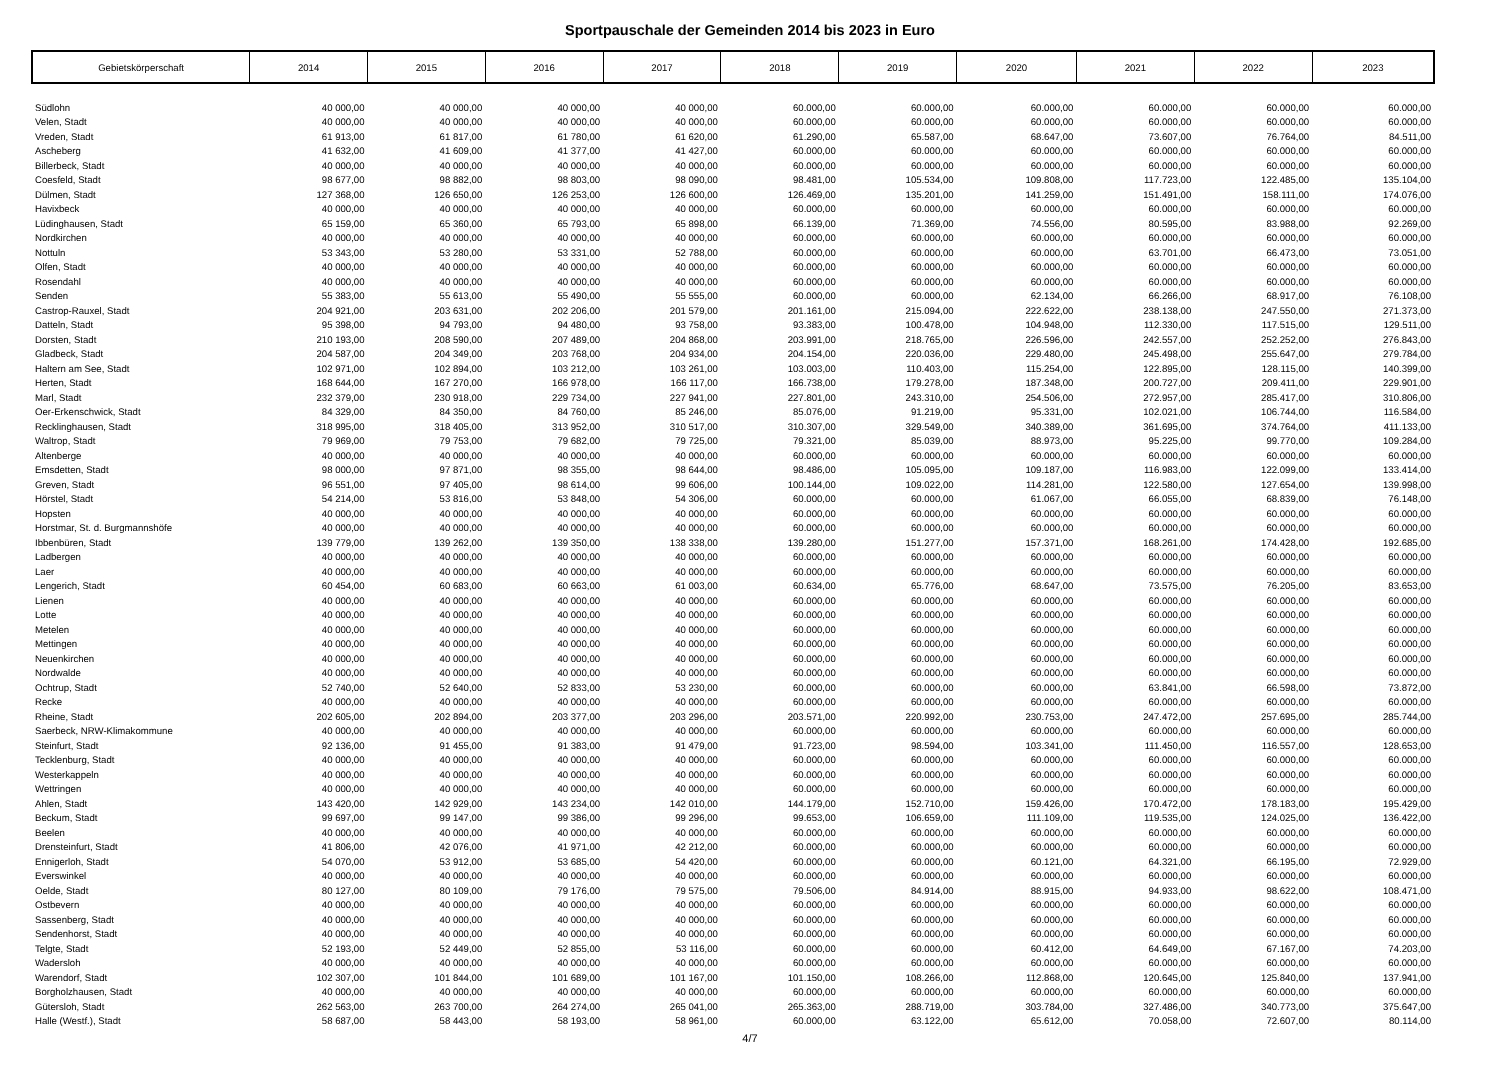Sportpauschale der Gemeinden 2014 bis 2023 in Euro
| Gebietskörperschaft | 2014 | 2015 | 2016 | 2017 | 2018 | 2019 | 2020 | 2021 | 2022 | 2023 |
| --- | --- | --- | --- | --- | --- | --- | --- | --- | --- | --- |
| Südlohn | 40 000,00 | 40 000,00 | 40 000,00 | 40 000,00 | 60.000,00 | 60.000,00 | 60.000,00 | 60.000,00 | 60.000,00 | 60.000,00 |
| Velen, Stadt | 40 000,00 | 40 000,00 | 40 000,00 | 40 000,00 | 60.000,00 | 60.000,00 | 60.000,00 | 60.000,00 | 60.000,00 | 60.000,00 |
| Vreden, Stadt | 61 913,00 | 61 817,00 | 61 780,00 | 61 620,00 | 61.290,00 | 65.587,00 | 68.647,00 | 73.607,00 | 76.764,00 | 84.511,00 |
| Ascheberg | 41 632,00 | 41 609,00 | 41 377,00 | 41 427,00 | 60.000,00 | 60.000,00 | 60.000,00 | 60.000,00 | 60.000,00 | 60.000,00 |
| Billerbeck, Stadt | 40 000,00 | 40 000,00 | 40 000,00 | 40 000,00 | 60.000,00 | 60.000,00 | 60.000,00 | 60.000,00 | 60.000,00 | 60.000,00 |
| Coesfeld, Stadt | 98 677,00 | 98 882,00 | 98 803,00 | 98 090,00 | 98.481,00 | 105.534,00 | 109.808,00 | 117.723,00 | 122.485,00 | 135.104,00 |
| Dülmen, Stadt | 127 368,00 | 126 650,00 | 126 253,00 | 126 600,00 | 126.469,00 | 135.201,00 | 141.259,00 | 151.491,00 | 158.111,00 | 174.076,00 |
| Havixbeck | 40 000,00 | 40 000,00 | 40 000,00 | 40 000,00 | 60.000,00 | 60.000,00 | 60.000,00 | 60.000,00 | 60.000,00 | 60.000,00 |
| Lüdinghausen, Stadt | 65 159,00 | 65 360,00 | 65 793,00 | 65 898,00 | 66.139,00 | 71.369,00 | 74.556,00 | 80.595,00 | 83.988,00 | 92.269,00 |
| Nordkirchen | 40 000,00 | 40 000,00 | 40 000,00 | 40 000,00 | 60.000,00 | 60.000,00 | 60.000,00 | 60.000,00 | 60.000,00 | 60.000,00 |
| Nottuln | 53 343,00 | 53 280,00 | 53 331,00 | 52 788,00 | 60.000,00 | 60.000,00 | 60.000,00 | 63.701,00 | 66.473,00 | 73.051,00 |
| Olfen, Stadt | 40 000,00 | 40 000,00 | 40 000,00 | 40 000,00 | 60.000,00 | 60.000,00 | 60.000,00 | 60.000,00 | 60.000,00 | 60.000,00 |
| Rosendahl | 40 000,00 | 40 000,00 | 40 000,00 | 40 000,00 | 60.000,00 | 60.000,00 | 60.000,00 | 60.000,00 | 60.000,00 | 60.000,00 |
| Senden | 55 383,00 | 55 613,00 | 55 490,00 | 55 555,00 | 60.000,00 | 60.000,00 | 62.134,00 | 66.266,00 | 68.917,00 | 76.108,00 |
| Castrop-Rauxel, Stadt | 204 921,00 | 203 631,00 | 202 206,00 | 201 579,00 | 201.161,00 | 215.094,00 | 222.622,00 | 238.138,00 | 247.550,00 | 271.373,00 |
| Datteln, Stadt | 95 398,00 | 94 793,00 | 94 480,00 | 93 758,00 | 93.383,00 | 100.478,00 | 104.948,00 | 112.330,00 | 117.515,00 | 129.511,00 |
| Dorsten, Stadt | 210 193,00 | 208 590,00 | 207 489,00 | 204 868,00 | 203.991,00 | 218.765,00 | 226.596,00 | 242.557,00 | 252.252,00 | 276.843,00 |
| Gladbeck, Stadt | 204 587,00 | 204 349,00 | 203 768,00 | 204 934,00 | 204.154,00 | 220.036,00 | 229.480,00 | 245.498,00 | 255.647,00 | 279.784,00 |
| Haltern am See, Stadt | 102 971,00 | 102 894,00 | 103 212,00 | 103 261,00 | 103.003,00 | 110.403,00 | 115.254,00 | 122.895,00 | 128.115,00 | 140.399,00 |
| Herten, Stadt | 168 644,00 | 167 270,00 | 166 978,00 | 166 117,00 | 166.738,00 | 179.278,00 | 187.348,00 | 200.727,00 | 209.411,00 | 229.901,00 |
| Marl, Stadt | 232 379,00 | 230 918,00 | 229 734,00 | 227 941,00 | 227.801,00 | 243.310,00 | 254.506,00 | 272.957,00 | 285.417,00 | 310.806,00 |
| Oer-Erkenschwick, Stadt | 84 329,00 | 84 350,00 | 84 760,00 | 85 246,00 | 85.076,00 | 91.219,00 | 95.331,00 | 102.021,00 | 106.744,00 | 116.584,00 |
| Recklinghausen, Stadt | 318 995,00 | 318 405,00 | 313 952,00 | 310 517,00 | 310.307,00 | 329.549,00 | 340.389,00 | 361.695,00 | 374.764,00 | 411.133,00 |
| Waltrop, Stadt | 79 969,00 | 79 753,00 | 79 682,00 | 79 725,00 | 79.321,00 | 85.039,00 | 88.973,00 | 95.225,00 | 99.770,00 | 109.284,00 |
| Altenberge | 40 000,00 | 40 000,00 | 40 000,00 | 40 000,00 | 60.000,00 | 60.000,00 | 60.000,00 | 60.000,00 | 60.000,00 | 60.000,00 |
| Emsdetten, Stadt | 98 000,00 | 97 871,00 | 98 355,00 | 98 644,00 | 98.486,00 | 105.095,00 | 109.187,00 | 116.983,00 | 122.099,00 | 133.414,00 |
| Greven, Stadt | 96 551,00 | 97 405,00 | 98 614,00 | 99 606,00 | 100.144,00 | 109.022,00 | 114.281,00 | 122.580,00 | 127.654,00 | 139.998,00 |
| Hörstel, Stadt | 54 214,00 | 53 816,00 | 53 848,00 | 54 306,00 | 60.000,00 | 60.000,00 | 61.067,00 | 66.055,00 | 68.839,00 | 76.148,00 |
| Hopsten | 40 000,00 | 40 000,00 | 40 000,00 | 40 000,00 | 60.000,00 | 60.000,00 | 60.000,00 | 60.000,00 | 60.000,00 | 60.000,00 |
| Horstmar, St. d. Burgmannshöfe | 40 000,00 | 40 000,00 | 40 000,00 | 40 000,00 | 60.000,00 | 60.000,00 | 60.000,00 | 60.000,00 | 60.000,00 | 60.000,00 |
| Ibbenbüren, Stadt | 139 779,00 | 139 262,00 | 139 350,00 | 138 338,00 | 139.280,00 | 151.277,00 | 157.371,00 | 168.261,00 | 174.428,00 | 192.685,00 |
| Ladbergen | 40 000,00 | 40 000,00 | 40 000,00 | 40 000,00 | 60.000,00 | 60.000,00 | 60.000,00 | 60.000,00 | 60.000,00 | 60.000,00 |
| Laer | 40 000,00 | 40 000,00 | 40 000,00 | 40 000,00 | 60.000,00 | 60.000,00 | 60.000,00 | 60.000,00 | 60.000,00 | 60.000,00 |
| Lengerich, Stadt | 60 454,00 | 60 683,00 | 60 663,00 | 61 003,00 | 60.634,00 | 65.776,00 | 68.647,00 | 73.575,00 | 76.205,00 | 83.653,00 |
| Lienen | 40 000,00 | 40 000,00 | 40 000,00 | 40 000,00 | 60.000,00 | 60.000,00 | 60.000,00 | 60.000,00 | 60.000,00 | 60.000,00 |
| Lotte | 40 000,00 | 40 000,00 | 40 000,00 | 40 000,00 | 60.000,00 | 60.000,00 | 60.000,00 | 60.000,00 | 60.000,00 | 60.000,00 |
| Metelen | 40 000,00 | 40 000,00 | 40 000,00 | 40 000,00 | 60.000,00 | 60.000,00 | 60.000,00 | 60.000,00 | 60.000,00 | 60.000,00 |
| Mettingen | 40 000,00 | 40 000,00 | 40 000,00 | 40 000,00 | 60.000,00 | 60.000,00 | 60.000,00 | 60.000,00 | 60.000,00 | 60.000,00 |
| Neuenkirchen | 40 000,00 | 40 000,00 | 40 000,00 | 40 000,00 | 60.000,00 | 60.000,00 | 60.000,00 | 60.000,00 | 60.000,00 | 60.000,00 |
| Nordwalde | 40 000,00 | 40 000,00 | 40 000,00 | 40 000,00 | 60.000,00 | 60.000,00 | 60.000,00 | 60.000,00 | 60.000,00 | 60.000,00 |
| Ochtrup, Stadt | 52 740,00 | 52 640,00 | 52 833,00 | 53 230,00 | 60.000,00 | 60.000,00 | 60.000,00 | 63.841,00 | 66.598,00 | 73.872,00 |
| Recke | 40 000,00 | 40 000,00 | 40 000,00 | 40 000,00 | 60.000,00 | 60.000,00 | 60.000,00 | 60.000,00 | 60.000,00 | 60.000,00 |
| Rheine, Stadt | 202 605,00 | 202 894,00 | 203 377,00 | 203 296,00 | 203.571,00 | 220.992,00 | 230.753,00 | 247.472,00 | 257.695,00 | 285.744,00 |
| Saerbeck, NRW-Klimakommune | 40 000,00 | 40 000,00 | 40 000,00 | 40 000,00 | 60.000,00 | 60.000,00 | 60.000,00 | 60.000,00 | 60.000,00 | 60.000,00 |
| Steinfurt, Stadt | 92 136,00 | 91 455,00 | 91 383,00 | 91 479,00 | 91.723,00 | 98.594,00 | 103.341,00 | 111.450,00 | 116.557,00 | 128.653,00 |
| Tecklenburg, Stadt | 40 000,00 | 40 000,00 | 40 000,00 | 40 000,00 | 60.000,00 | 60.000,00 | 60.000,00 | 60.000,00 | 60.000,00 | 60.000,00 |
| Westerkappeln | 40 000,00 | 40 000,00 | 40 000,00 | 40 000,00 | 60.000,00 | 60.000,00 | 60.000,00 | 60.000,00 | 60.000,00 | 60.000,00 |
| Wettringen | 40 000,00 | 40 000,00 | 40 000,00 | 40 000,00 | 60.000,00 | 60.000,00 | 60.000,00 | 60.000,00 | 60.000,00 | 60.000,00 |
| Ahlen, Stadt | 143 420,00 | 142 929,00 | 143 234,00 | 142 010,00 | 144.179,00 | 152.710,00 | 159.426,00 | 170.472,00 | 178.183,00 | 195.429,00 |
| Beckum, Stadt | 99 697,00 | 99 147,00 | 99 386,00 | 99 296,00 | 99.653,00 | 106.659,00 | 111.109,00 | 119.535,00 | 124.025,00 | 136.422,00 |
| Beelen | 40 000,00 | 40 000,00 | 40 000,00 | 40 000,00 | 60.000,00 | 60.000,00 | 60.000,00 | 60.000,00 | 60.000,00 | 60.000,00 |
| Drensteinfurt, Stadt | 41 806,00 | 42 076,00 | 41 971,00 | 42 212,00 | 60.000,00 | 60.000,00 | 60.000,00 | 60.000,00 | 60.000,00 | 60.000,00 |
| Ennigerloh, Stadt | 54 070,00 | 53 912,00 | 53 685,00 | 54 420,00 | 60.000,00 | 60.000,00 | 60.121,00 | 64.321,00 | 66.195,00 | 72.929,00 |
| Everswinkel | 40 000,00 | 40 000,00 | 40 000,00 | 40 000,00 | 60.000,00 | 60.000,00 | 60.000,00 | 60.000,00 | 60.000,00 | 60.000,00 |
| Oelde, Stadt | 80 127,00 | 80 109,00 | 79 176,00 | 79 575,00 | 79.506,00 | 84.914,00 | 88.915,00 | 94.933,00 | 98.622,00 | 108.471,00 |
| Ostbevern | 40 000,00 | 40 000,00 | 40 000,00 | 40 000,00 | 60.000,00 | 60.000,00 | 60.000,00 | 60.000,00 | 60.000,00 | 60.000,00 |
| Sassenberg, Stadt | 40 000,00 | 40 000,00 | 40 000,00 | 40 000,00 | 60.000,00 | 60.000,00 | 60.000,00 | 60.000,00 | 60.000,00 | 60.000,00 |
| Sendenhorst, Stadt | 40 000,00 | 40 000,00 | 40 000,00 | 40 000,00 | 60.000,00 | 60.000,00 | 60.000,00 | 60.000,00 | 60.000,00 | 60.000,00 |
| Telgte, Stadt | 52 193,00 | 52 449,00 | 52 855,00 | 53 116,00 | 60.000,00 | 60.000,00 | 60.412,00 | 64.649,00 | 67.167,00 | 74.203,00 |
| Wadersloh | 40 000,00 | 40 000,00 | 40 000,00 | 40 000,00 | 60.000,00 | 60.000,00 | 60.000,00 | 60.000,00 | 60.000,00 | 60.000,00 |
| Warendorf, Stadt | 102 307,00 | 101 844,00 | 101 689,00 | 101 167,00 | 101.150,00 | 108.266,00 | 112.868,00 | 120.645,00 | 125.840,00 | 137.941,00 |
| Borgholzhausen, Stadt | 40 000,00 | 40 000,00 | 40 000,00 | 40 000,00 | 60.000,00 | 60.000,00 | 60.000,00 | 60.000,00 | 60.000,00 | 60.000,00 |
| Gütersloh, Stadt | 262 563,00 | 263 700,00 | 264 274,00 | 265 041,00 | 265.363,00 | 288.719,00 | 303.784,00 | 327.486,00 | 340.773,00 | 375.647,00 |
| Halle (Westf.), Stadt | 58 687,00 | 58 443,00 | 58 193,00 | 58 961,00 | 60.000,00 | 63.122,00 | 65.612,00 | 70.058,00 | 72.607,00 | 80.114,00 |
4/7